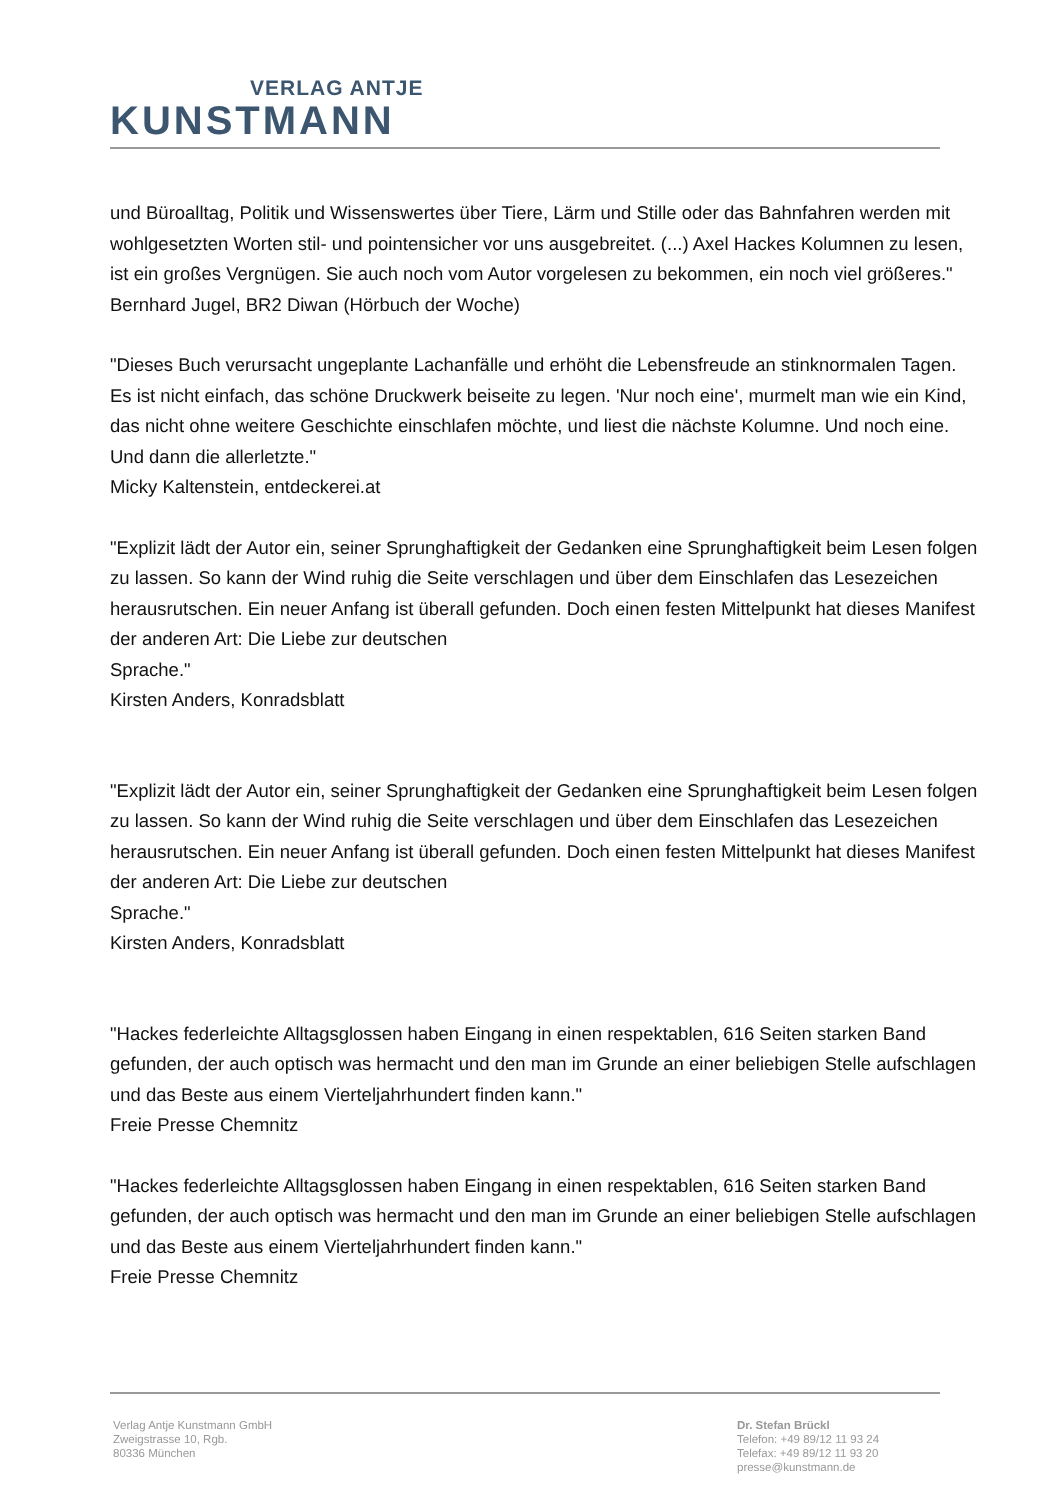VERLAG ANTJE
KUNSTMANN
und Büroalltag, Politik und Wissenswertes über Tiere, Lärm und Stille oder das Bahnfahren werden mit wohlgesetzten Worten stil- und pointensicher vor uns ausgebreitet. (...) Axel Hackes Kolumnen zu lesen, ist ein großes Vergnügen. Sie auch noch vom Autor vorgelesen zu bekommen, ein noch viel größeres."
Bernhard Jugel, BR2 Diwan (Hörbuch der Woche)
"Dieses Buch verursacht ungeplante Lachanfälle und erhöht die Lebensfreude an stinknormalen Tagen. Es ist nicht einfach, das schöne Druckwerk beiseite zu legen. 'Nur noch eine', murmelt man wie ein Kind, das nicht ohne weitere Geschichte einschlafen möchte, und liest die nächste Kolumne. Und noch eine. Und dann die allerletzte."
Micky Kaltenstein, entdeckerei.at
"Explizit lädt der Autor ein, seiner Sprunghaftigkeit der Gedanken eine Sprunghaftigkeit beim Lesen folgen zu lassen. So kann der Wind ruhig die Seite verschlagen und über dem Einschlafen das Lesezeichen herausrutschen. Ein neuer Anfang ist überall gefunden. Doch einen festen Mittelpunkt hat dieses Manifest der anderen Art: Die Liebe zur deutschen
Sprache."
Kirsten Anders, Konradsblatt
"Explizit lädt der Autor ein, seiner Sprunghaftigkeit der Gedanken eine Sprunghaftigkeit beim Lesen folgen zu lassen. So kann der Wind ruhig die Seite verschlagen und über dem Einschlafen das Lesezeichen herausrutschen. Ein neuer Anfang ist überall gefunden. Doch einen festen Mittelpunkt hat dieses Manifest der anderen Art: Die Liebe zur deutschen
Sprache."
Kirsten Anders, Konradsblatt
"Hackes federleichte Alltagsglossen haben Eingang in einen respektablen, 616 Seiten starken Band gefunden, der auch optisch was hermacht und den man im Grunde an einer beliebigen Stelle aufschlagen und das Beste aus einem Vierteljahrhundert finden kann."
Freie Presse Chemnitz
"Hackes federleichte Alltagsglossen haben Eingang in einen respektablen, 616 Seiten starken Band gefunden, der auch optisch was hermacht und den man im Grunde an einer beliebigen Stelle aufschlagen und das Beste aus einem Vierteljahrhundert finden kann."
Freie Presse Chemnitz
Verlag Antje Kunstmann GmbH
Zweigstrasse 10, Rgb.
80336 München
Dr. Stefan Brückl
Telefon: +49 89/12 11 93 24
Telefax: +49 89/12 11 93 20
presse@kunstmann.de